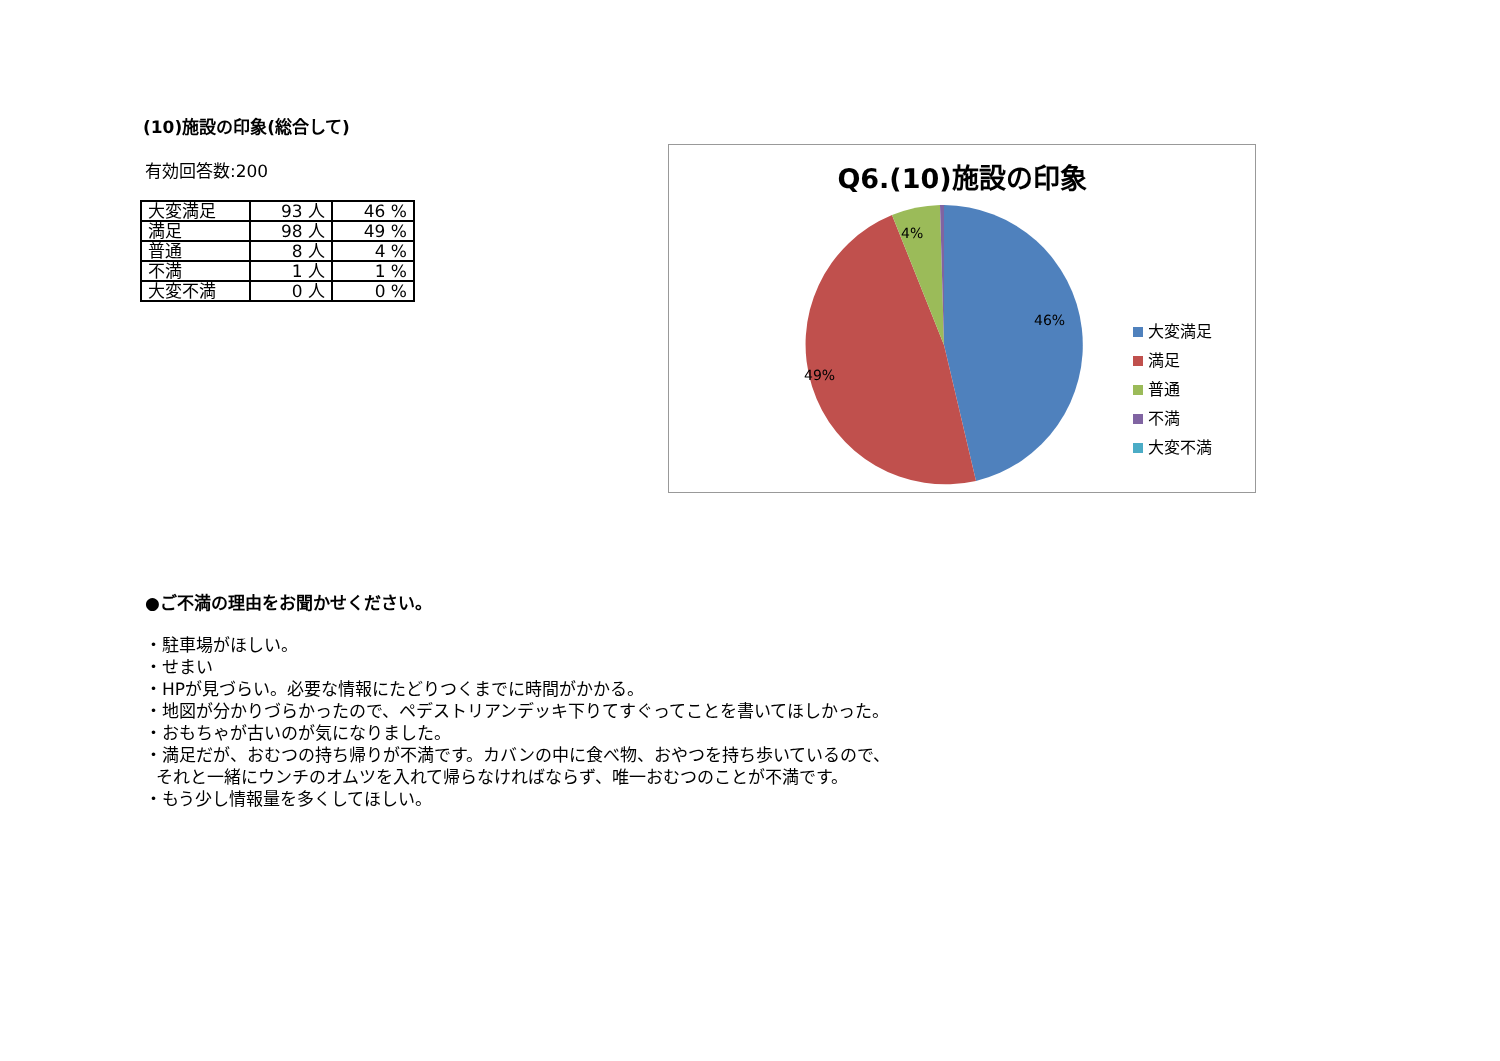(10)施設の印象(総合して)
有効回答数:200
| 大変満足 | 93 人 | 46 % |
| 満足 | 98 人 | 49 % |
| 普通 | 8 人 | 4 % |
| 不満 | 1 人 | 1 % |
| 大変不満 | 0 人 | 0 % |
Q6.(10)施設の印象
46%
49%
4%
大変満足
満足
普通
不満
大変不満
●ご不満の理由をお聞かせください。
・駐車場がほしい。
・せまい
・HPが見づらい。必要な情報にたどりつくまでに時間がかかる。
・地図が分かりづらかったので、ペデストリアンデッキ下りてすぐってことを書いてほしかった。
・おもちゃが古いのが気になりました。
・満足だが、おむつの持ち帰りが不満です。カバンの中に食べ物、おやつを持ち歩いているので、
それと一緒にウンチのオムツを入れて帰らなければならず、唯一おむつのことが不満です。
・もう少し情報量を多くしてほしい。